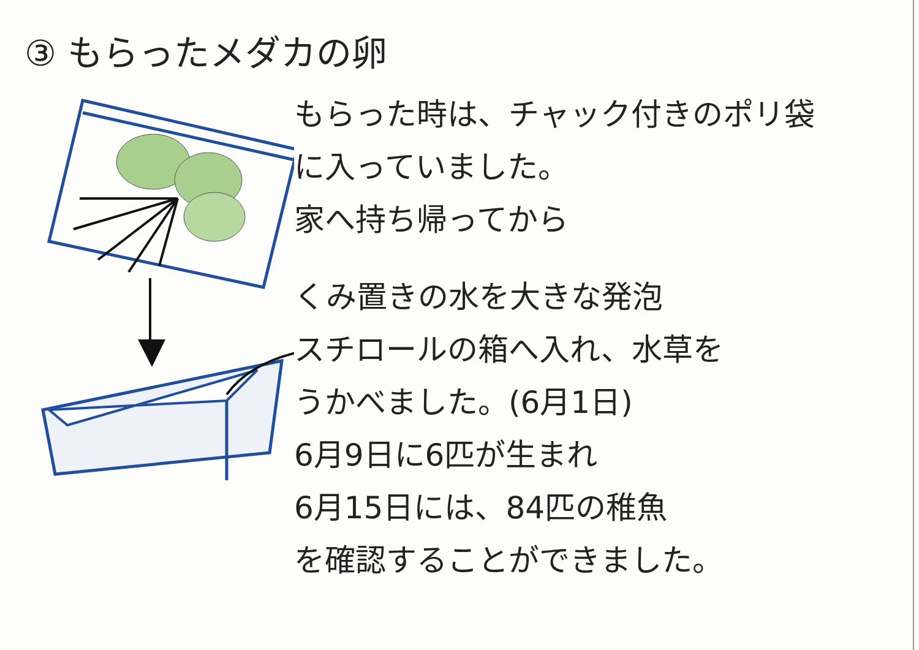③ もらったメダカの卵
もらった時は、チャック付きのポリ袋
に入っていました。
家へ持ち帰ってから
くみ置きの水を大きな発泡
スチロールの箱へ入れ、水草を
うかべました。(6月1日)
6月9日に6匹が生まれ
6月15日には、84匹の稚魚
を確認することができました。